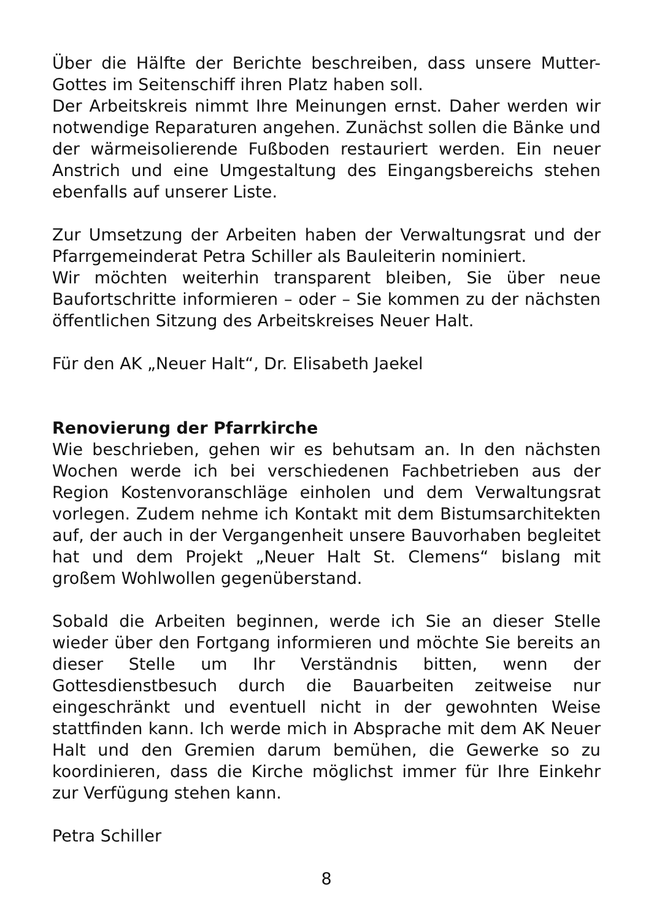Über die Hälfte der Berichte beschreiben, dass unsere Mutter-Gottes im Seitenschiff ihren Platz haben soll.
Der Arbeitskreis nimmt Ihre Meinungen ernst. Daher werden wir notwendige Reparaturen angehen. Zunächst sollen die Bänke und der wärmeisolierende Fußboden restauriert werden. Ein neuer Anstrich und eine Umgestaltung des Eingangsbereichs stehen ebenfalls auf unserer Liste.
Zur Umsetzung der Arbeiten haben der Verwaltungsrat und der Pfarrgemeinderat Petra Schiller als Bauleiterin nominiert.
Wir möchten weiterhin transparent bleiben, Sie über neue Baufortschritte informieren – oder – Sie kommen zu der nächsten öffentlichen Sitzung des Arbeitskreises Neuer Halt.
Für den AK „Neuer Halt“, Dr. Elisabeth Jaekel
Renovierung der Pfarrkirche
Wie beschrieben, gehen wir es behutsam an. In den nächsten Wochen werde ich bei verschiedenen Fachbetrieben aus der Region Kostenvoranschläge einholen und dem Verwaltungsrat vorlegen. Zudem nehme ich Kontakt mit dem Bistumsarchitekten auf, der auch in der Vergangenheit unsere Bauvorhaben begleitet hat und dem Projekt „Neuer Halt St. Clemens“ bislang mit großem Wohlwollen gegenüberstand.
Sobald die Arbeiten beginnen, werde ich Sie an dieser Stelle wieder über den Fortgang informieren und möchte Sie bereits an dieser Stelle um Ihr Verständnis bitten, wenn der Gottesdienstbesuch durch die Bauarbeiten zeitweise nur eingeschränkt und eventuell nicht in der gewohnten Weise stattfinden kann. Ich werde mich in Absprache mit dem AK Neuer Halt und den Gremien darum bemühen, die Gewerke so zu koordinieren, dass die Kirche möglichst immer für Ihre Einkehr zur Verfügung stehen kann.
Petra Schiller
8